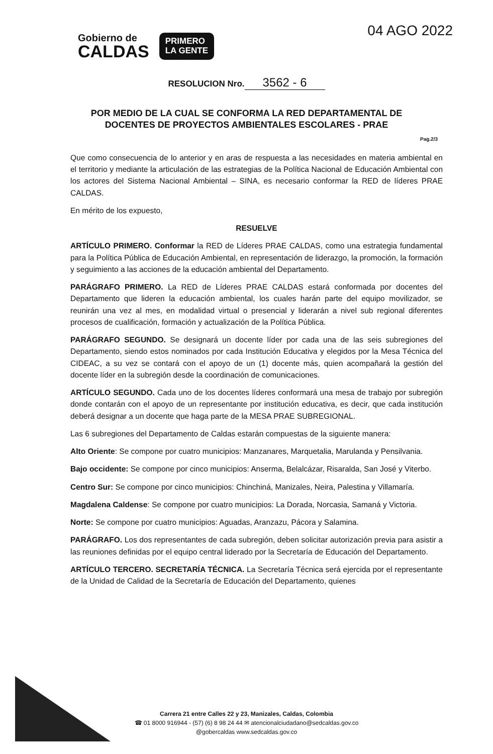Gobierno de
CALDAS
PRIMERO
LA GENTE
04 AGO 2022
RESOLUCION Nro. 3562 - 6
POR MEDIO DE LA CUAL SE CONFORMA LA RED DEPARTAMENTAL DE DOCENTES DE PROYECTOS AMBIENTALES ESCOLARES - PRAE
Pag.2/3
Que como consecuencia de lo anterior y en aras de respuesta a las necesidades en materia ambiental en el territorio y mediante la articulación de las estrategias de la Política Nacional de Educación Ambiental con los actores del Sistema Nacional Ambiental – SINA, es necesario conformar la RED de líderes PRAE CALDAS.
En mérito de los expuesto,
RESUELVE
ARTÍCULO PRIMERO. Conformar la RED de Líderes PRAE CALDAS, como una estrategia fundamental para la Política Pública de Educación Ambiental, en representación de liderazgo, la promoción, la formación y seguimiento a las acciones de la educación ambiental del Departamento.
PARÁGRAFO PRIMERO. La RED de Líderes PRAE CALDAS estará conformada por docentes del Departamento que lideren la educación ambiental, los cuales harán parte del equipo movilizador, se reunirán una vez al mes, en modalidad virtual o presencial y liderarán a nivel sub regional diferentes procesos de cualificación, formación y actualización de la Política Pública.
PARÁGRAFO SEGUNDO. Se designará un docente líder por cada una de las seis subregiones del Departamento, siendo estos nominados por cada Institución Educativa y elegidos por la Mesa Técnica del CIDEAC, a su vez se contará con el apoyo de un (1) docente más, quien acompañará la gestión del docente líder en la subregión desde la coordinación de comunicaciones.
ARTÍCULO SEGUNDO. Cada uno de los docentes líderes conformará una mesa de trabajo por subregión donde contarán con el apoyo de un representante por institución educativa, es decir, que cada institución deberá designar a un docente que haga parte de la MESA PRAE SUBREGIONAL.
Las 6 subregiones del Departamento de Caldas estarán compuestas de la siguiente manera:
Alto Oriente: Se compone por cuatro municipios: Manzanares, Marquetalia, Marulanda y Pensilvania.
Bajo occidente: Se compone por cinco municipios: Anserma, Belalcázar, Risaralda, San José y Viterbo.
Centro Sur: Se compone por cinco municipios: Chinchiná, Manizales, Neira, Palestina y Villamaría.
Magdalena Caldense: Se compone por cuatro municipios: La Dorada, Norcasia, Samaná y Victoria.
Norte: Se compone por cuatro municipios: Aguadas, Aranzazu, Pácora y Salamina.
PARÁGRAFO. Los dos representantes de cada subregión, deben solicitar autorización previa para asistir a las reuniones definidas por el equipo central liderado por la Secretaría de Educación del Departamento.
ARTÍCULO TERCERO. SECRETARÍA TÉCNICA. La Secretaría Técnica será ejercida por el representante de la Unidad de Calidad de la Secretaría de Educación del Departamento, quienes
Carrera 21 entre Calles 22 y 23, Manizales, Caldas, Colombia
☎ 01 8000 916944 - (57) (6) 8 98 24 44 ✉ atencionalciudadano@sedcaldas.gov.co
@gobercaldas www.sedcaldas.gov.co